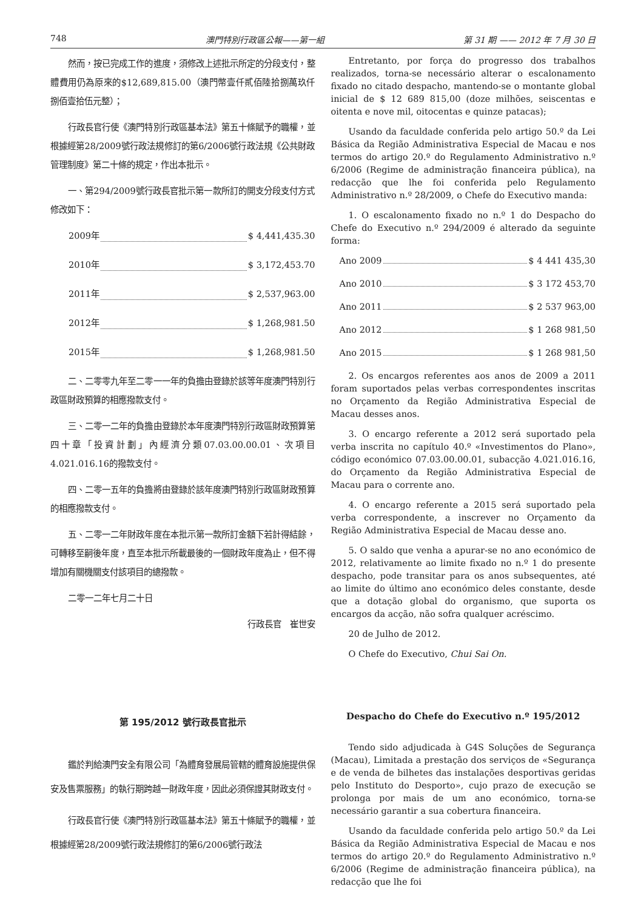748 澳門特別行政區公報——第一組 第 31 期 —— 2012 年 7 月 30 日
然而，按已完成工作的進度，須修改上述批示所定的分段支付，整體費用仍為原來的$12,689,815.00（澳門幣壹仟貳佰陸拾捌萬玖仟捌佰壹拾伍元整）；
行政長官行使《澳門特別行政區基本法》第五十條賦予的職權，並根據經第28/2009號行政法規修訂的第6/2006號行政法規《公共財政管理制度》第二十條的規定，作出本批示。
一、第294/2009號行政長官批示第一款所訂的開支分段支付方式修改如下：
2009年 $ 4,441,435.30
2010年 $ 3,172,453.70
2011年 $ 2,537,963.00
2012年 $ 1,268,981.50
2015年 $ 1,268,981.50
二、二零零九年至二零一一年的負擔由登錄於該等年度澳門特別行政區財政預算的相應撥款支付。
三、二零一二年的負擔由登錄於本年度澳門特別行政區財政預算第四十章「投資計劃」內經濟分類07.03.00.00.01、次項目4.021.016.16的撥款支付。
四、二零一五年的負擔將由登錄於該年度澳門特別行政區財政預算的相應撥款支付。
五、二零一二年財政年度在本批示第一款所訂金額下若計得結餘，可轉移至嗣後年度，直至本批示所載最後的一個財政年度為止，但不得增加有關機關支付該項目的總撥款。
二零一二年七月二十日
行政長官　崔世安
Entretanto, por força do progresso dos trabalhos realizados, torna-se necessário alterar o escalonamento fixado no citado despacho, mantendo-se o montante global inicial de $ 12 689 815,00 (doze milhões, seiscentas e oitenta e nove mil, oitocentas e quinze patacas);
Usando da faculdade conferida pelo artigo 50.º da Lei Básica da Região Administrativa Especial de Macau e nos termos do artigo 20.º do Regulamento Administrativo n.º 6/2006 (Regime de administração financeira pública), na redacção que lhe foi conferida pelo Regulamento Administrativo n.º 28/2009, o Chefe do Executivo manda:
1. O escalonamento fixado no n.º 1 do Despacho do Chefe do Executivo n.º 294/2009 é alterado da seguinte forma:
Ano 2009 $ 4 441 435,30
Ano 2010 $ 3 172 453,70
Ano 2011 $ 2 537 963,00
Ano 2012 $ 1 268 981,50
Ano 2015 $ 1 268 981,50
2. Os encargos referentes aos anos de 2009 a 2011 foram suportados pelas verbas correspondentes inscritas no Orçamento da Região Administrativa Especial de Macau desses anos.
3. O encargo referente a 2012 será suportado pela verba inscrita no capítulo 40.º «Investimentos do Plano», código económico 07.03.00.00.01, subacção 4.021.016.16, do Orçamento da Região Administrativa Especial de Macau para o corrente ano.
4. O encargo referente a 2015 será suportado pela verba correspondente, a inscrever no Orçamento da Região Administrativa Especial de Macau desse ano.
5. O saldo que venha a apurar-se no ano económico de 2012, relativamente ao limite fixado no n.º 1 do presente despacho, pode transitar para os anos subsequentes, até ao limite do último ano económico deles constante, desde que a dotação global do organismo, que suporta os encargos da acção, não sofra qualquer acréscimo.
20 de Julho de 2012.
O Chefe do Executivo, Chui Sai On.
第 195/2012 號行政長官批示
鑑於判給澳門安全有限公司「為體育發展局管轄的體育設施提供保安及售票服務」的執行期跨越一財政年度，因此必須保證其財政支付。
行政長官行使《澳門特別行政區基本法》第五十條賦予的職權，並根據經第28/2009號行政法規修訂的第6/2006號行政法
Despacho do Chefe do Executivo n.º 195/2012
Tendo sido adjudicada à G4S Soluções de Segurança (Macau), Limitada a prestação dos serviços de «Segurança e de venda de bilhetes das instalações desportivas geridas pelo Instituto do Desporto», cujo prazo de execução se prolonga por mais de um ano económico, torna-se necessário garantir a sua cobertura financeira.
Usando da faculdade conferida pelo artigo 50.º da Lei Básica da Região Administrativa Especial de Macau e nos termos do artigo 20.º do Regulamento Administrativo n.º 6/2006 (Regime de administração financeira pública), na redacção que lhe foi